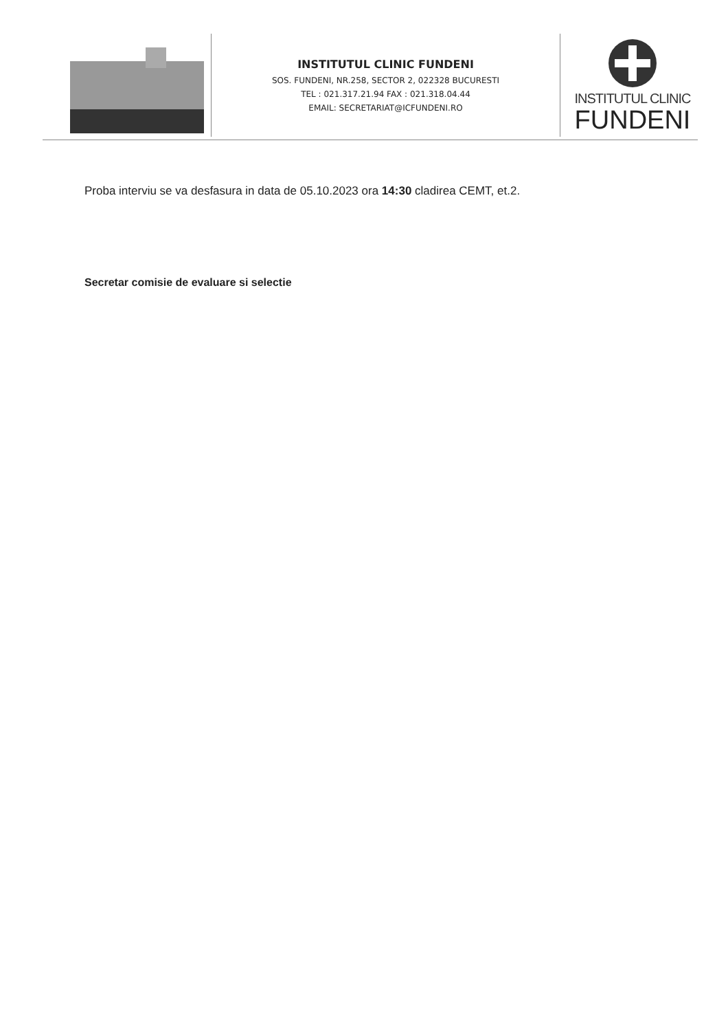INSTITUTUL CLINIC FUNDENI
SOS. FUNDENI, NR.258, SECTOR 2, 022328 BUCURESTI
TEL : 021.317.21.94 FAX : 021.318.04.44
EMAIL: SECRETARIAT@ICFUNDENI.RO
INSTITUTUL CLINIC
FUNDENI
Proba interviu se va desfasura in data de 05.10.2023 ora 14:30 cladirea CEMT, et.2.
Secretar comisie de evaluare si selectie